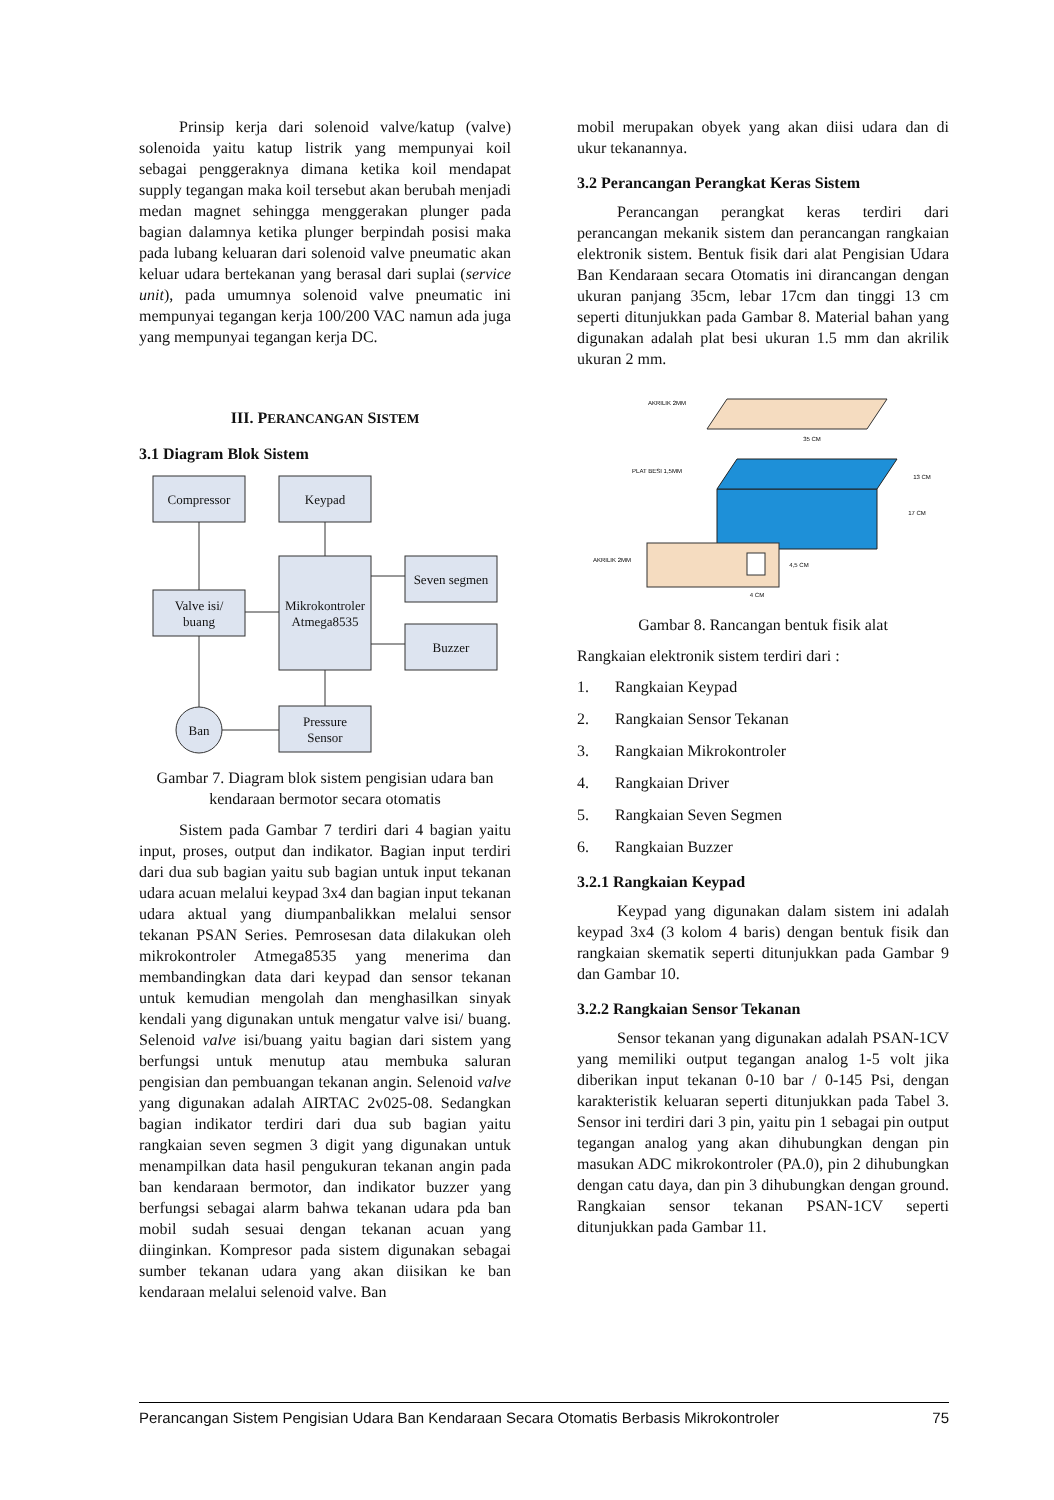Prinsip kerja dari solenoid valve/katup (valve) solenoida yaitu katup listrik yang mempunyai koil sebagai penggeraknya dimana ketika koil mendapat supply tegangan maka koil tersebut akan berubah menjadi medan magnet sehingga menggerakan plunger pada bagian dalamnya ketika plunger berpindah posisi maka pada lubang keluaran dari solenoid valve pneumatic akan keluar udara bertekanan yang berasal dari suplai (service unit), pada umumnya solenoid valve pneumatic ini mempunyai tegangan kerja 100/200 VAC namun ada juga yang mempunyai tegangan kerja DC.
III. PERANCANGAN SISTEM
3.1 Diagram Blok Sistem
Compressor
Keypad
Seven segmen
Mikrokontroler
Atmega8535
Valve isi/
buang
Buzzer
Pressure
Sensor
Ban
Gambar 7. Diagram blok sistem pengisian udara ban kendaraan bermotor secara otomatis
Sistem pada Gambar 7 terdiri dari 4 bagian yaitu input, proses, output dan indikator. Bagian input terdiri dari dua sub bagian yaitu sub bagian untuk input tekanan udara acuan melalui keypad 3x4 dan bagian input tekanan udara aktual yang diumpanbalikkan melalui sensor tekanan PSAN Series. Pemrosesan data dilakukan oleh mikrokontroler Atmega8535 yang menerima dan membandingkan data dari keypad dan sensor tekanan untuk kemudian mengolah dan menghasilkan sinyak kendali yang digunakan untuk mengatur valve isi/ buang. Selenoid valve isi/buang yaitu bagian dari sistem yang berfungsi untuk menutup atau membuka saluran pengisian dan pembuangan tekanan angin. Selenoid valve yang digunakan adalah AIRTAC 2v025-08. Sedangkan bagian indikator terdiri dari dua sub bagian yaitu rangkaian seven segmen 3 digit yang digunakan untuk menampilkan data hasil pengukuran tekanan angin pada ban kendaraan bermotor, dan indikator buzzer yang berfungsi sebagai alarm bahwa tekanan udara pda ban mobil sudah sesuai dengan tekanan acuan yang diinginkan. Kompresor pada sistem digunakan sebagai sumber tekanan udara yang akan diisikan ke ban kendaraan melalui selenoid valve. Ban
mobil merupakan obyek yang akan diisi udara dan di ukur tekanannya.
3.2 Perancangan Perangkat Keras Sistem
Perancangan perangkat keras terdiri dari perancangan mekanik sistem dan perancangan rangkaian elektronik sistem. Bentuk fisik dari alat Pengisian Udara Ban Kendaraan secara Otomatis ini dirancangan dengan ukuran panjang 35cm, lebar 17cm dan tinggi 13 cm seperti ditunjukkan pada Gambar 8. Material bahan yang digunakan adalah plat besi ukuran 1.5 mm dan akrilik ukuran 2 mm.
AKRILIK 2MM
35 CM
PLAT BESI 1,5MM
13 CM
17 CM
AKRILIK 2MM
4,5 CM
4 CM
Gambar 8. Rancangan bentuk fisik alat
Rangkaian elektronik sistem terdiri dari :
1. Rangkaian Keypad
2. Rangkaian Sensor Tekanan
3. Rangkaian Mikrokontroler
4. Rangkaian Driver
5. Rangkaian Seven Segmen
6. Rangkaian Buzzer
3.2.1 Rangkaian Keypad
Keypad yang digunakan dalam sistem ini adalah keypad 3x4 (3 kolom 4 baris) dengan bentuk fisik dan rangkaian skematik seperti ditunjukkan pada Gambar 9 dan Gambar 10.
3.2.2 Rangkaian Sensor Tekanan
Sensor tekanan yang digunakan adalah PSAN-1CV yang memiliki output tegangan analog 1-5 volt jika diberikan input tekanan 0-10 bar / 0-145 Psi, dengan karakteristik keluaran seperti ditunjukkan pada Tabel 3. Sensor ini terdiri dari 3 pin, yaitu pin 1 sebagai pin output tegangan analog yang akan dihubungkan dengan pin masukan ADC mikrokontroler (PA.0), pin 2 dihubungkan dengan catu daya, dan pin 3 dihubungkan dengan ground. Rangkaian sensor tekanan PSAN-1CV seperti ditunjukkan pada Gambar 11.
Perancangan Sistem Pengisian Udara Ban Kendaraan Secara Otomatis Berbasis Mikrokontroler 75